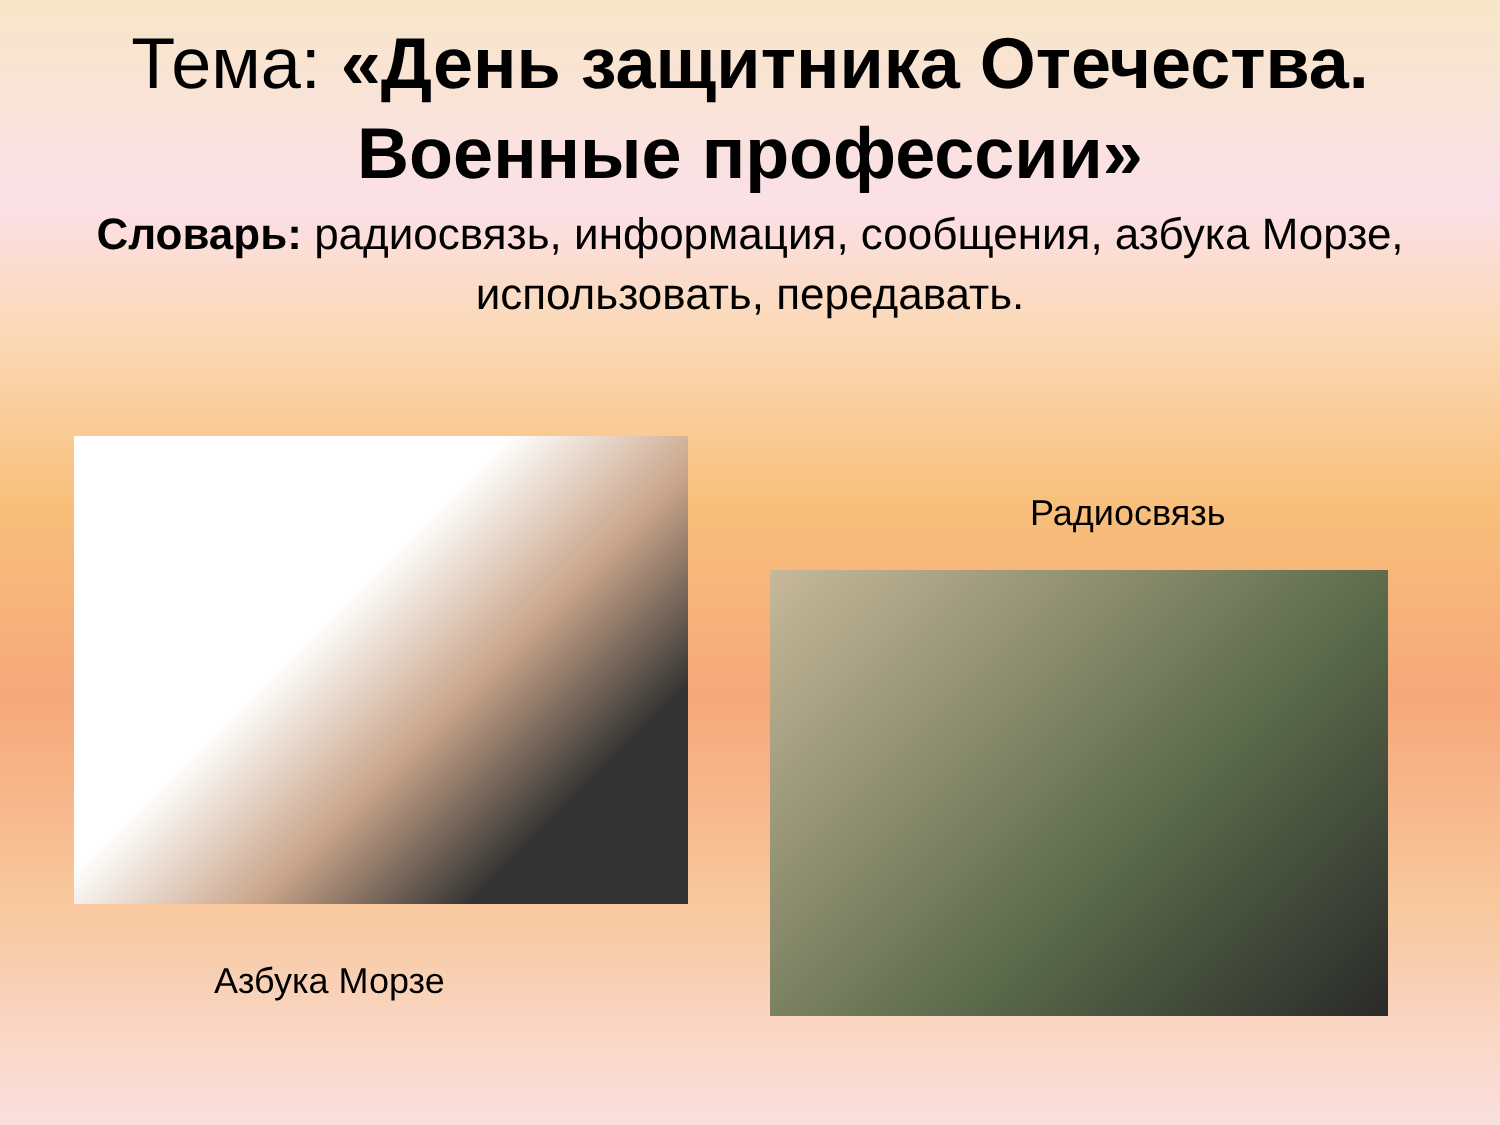Тема: «День защитника Отечества. Военные профессии»
Словарь: радиосвязь, информация, сообщения, азбука Морзе, использовать, передавать.
Азбука Морзе Радиосвязь